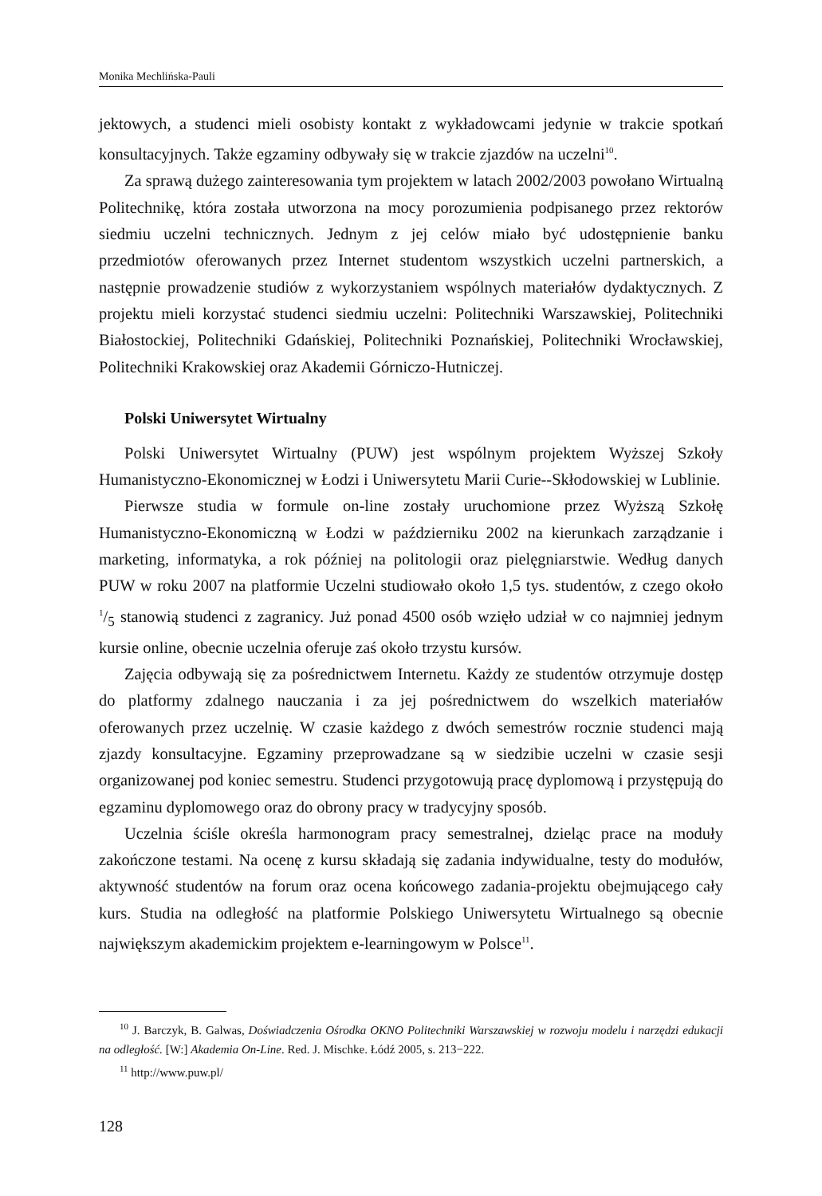Monika Mechlińska-Pauli
jektowych, a studenci mieli osobisty kontakt z wykładowcami jedynie w trakcie spotkań konsultacyjnych. Także egzaminy odbywały się w trakcie zjazdów na uczelni<sup>10</sup>.
Za sprawą dużego zainteresowania tym projektem w latach 2002/2003 powołano Wirtualną Politechnikę, która została utworzona na mocy porozumienia podpisanego przez rektorów siedmiu uczelni technicznych. Jednym z jej celów miało być udostępnienie banku przedmiotów oferowanych przez Internet studentom wszystkich uczelni partnerskich, a następnie prowadzenie studiów z wykorzystaniem wspólnych materiałów dydaktycznych. Z projektu mieli korzystać studenci siedmiu uczelni: Politechniki Warszawskiej, Politechniki Białostockiej, Politechniki Gdańskiej, Politechniki Poznańskiej, Politechniki Wrocławskiej, Politechniki Krakowskiej oraz Akademii Górniczo-Hutniczej.
Polski Uniwersytet Wirtualny
Polski Uniwersytet Wirtualny (PUW) jest wspólnym projektem Wyższej Szkoły Humanistyczno-Ekonomicznej w Łodzi i Uniwersytetu Marii Curie--Skłodowskiej w Lublinie.
Pierwsze studia w formule on-line zostały uruchomione przez Wyższą Szkołę Humanistyczno-Ekonomiczną w Łodzi w październiku 2002 na kierunkach zarządzanie i marketing, informatyka, a rok później na politologii oraz pielęgniarstwie. Według danych PUW w roku 2007 na platformie Uczelni studiowało około 1,5 tys. studentów, z czego około 1/5 stanowią studenci z zagranicy. Już ponad 4500 osób wzięło udział w co najmniej jednym kursie online, obecnie uczelnia oferuje zaś około trzystu kursów.
Zajęcia odbywają się za pośrednictwem Internetu. Każdy ze studentów otrzymuje dostęp do platformy zdalnego nauczania i za jej pośrednictwem do wszelkich materiałów oferowanych przez uczelnię. W czasie każdego z dwóch semestrów rocznie studenci mają zjazdy konsultacyjne. Egzaminy przeprowadzane są w siedzibie uczelni w czasie sesji organizowanej pod koniec semestru. Studenci przygotowują pracę dyplomową i przystępują do egzaminu dyplomowego oraz do obrony pracy w tradycyjny sposób.
Uczelnia ściśle określa harmonogram pracy semestralnej, dzieląc prace na moduły zakończone testami. Na ocenę z kursu składają się zadania indywidualne, testy do modułów, aktywność studentów na forum oraz ocena końcowego zadania-projektu obejmującego cały kurs. Studia na odległość na platformie Polskiego Uniwersytetu Wirtualnego są obecnie największym akademickim projektem e-learningowym w Polsce<sup>11</sup>.
<sup>10</sup> J. Barczyk, B. Galwas, Doświadczenia Ośrodka OKNO Politechniki Warszawskiej w rozwoju modelu i narzędzi edukacji na odległość. [W:] Akademia On-Line. Red. J. Mischke. Łódź 2005, s. 213−222.
<sup>11</sup> http://www.puw.pl/
128